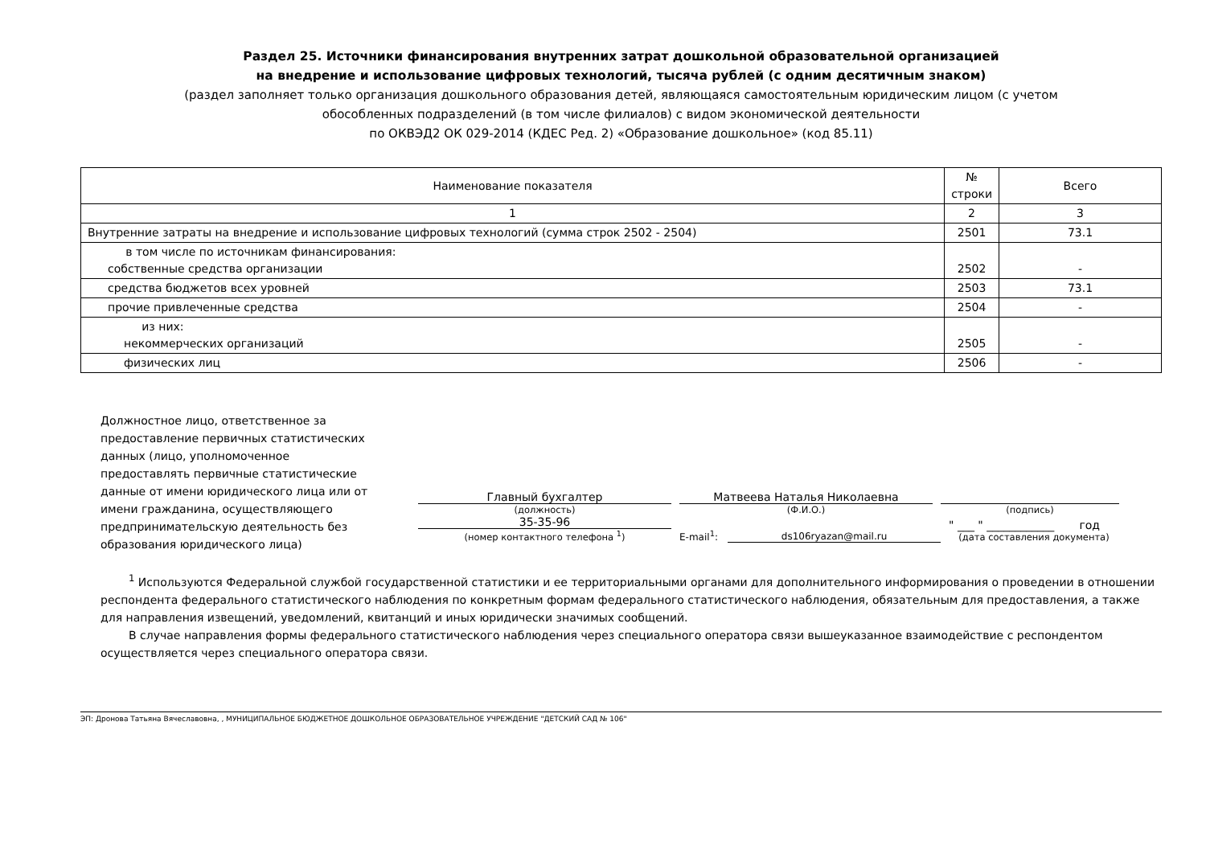Раздел 25. Источники финансирования внутренних затрат дошкольной образовательной организацией
на внедрение и использование цифровых технологий, тысяча рублей (с одним десятичным знаком)
(раздел заполняет только организация дошкольного образования детей, являющаяся самостоятельным юридическим лицом (с учетом
обособленных подразделений (в том числе филиалов) с видом экономической деятельности
по ОКВЭД2 ОК 029-2014 (КДЕС Ред. 2) «Образование дошкольное» (код 85.11)
| Наименование показателя | № строки | Всего |
| --- | --- | --- |
| 1 | 2 | 3 |
| Внутренние затраты на внедрение и использование цифровых технологий (сумма строк 2502 - 2504) | 2501 | 73.1 |
| в том числе по источникам финансирования: собственные средства организации | 2502 | - |
| средства бюджетов всех уровней | 2503 | 73.1 |
| прочие привлеченные средства | 2504 | - |
| из них: некоммерческих организаций | 2505 | - |
| физических лиц | 2506 | - |
Должностное лицо, ответственное за предоставление первичных статистических данных (лицо, уполномоченное предоставлять первичные статистические данные от имени юридического лица или от имени гражданина, осуществляющего предпринимательскую деятельность без образования юридического лица)
Главный бухгалтер
(должность)
Матвеева Наталья Николаевна
(Ф.И.О.)
(подпись)
35-35-96
(номер контактного телефона <sup>1</sup>)
E-mail<sup>1</sup>:
ds106ryazan@mail.ru
" ___ " ____________ год
(дата составления документа)
<sup>1</sup> Используются Федеральной службой государственной статистики и ее территориальными органами для дополнительного информирования о проведении в отношении респондента федерального статистического наблюдения по конкретным формам федерального статистического наблюдения, обязательным для предоставления, а также для направления извещений, уведомлений, квитанций и иных юридически значимых сообщений.
В случае направления формы федерального статистического наблюдения через специального оператора связи вышеуказанное взаимодействие с респондентом осуществляется через специального оператора связи.
ЭП: Дронова Татьяна Вячеславовна, , МУНИЦИПАЛЬНОЕ БЮДЖЕТНОЕ ДОШКОЛЬНОЕ ОБРАЗОВАТЕЛЬНОЕ УЧРЕЖДЕНИЕ "ДЕТСКИЙ САД № 106"